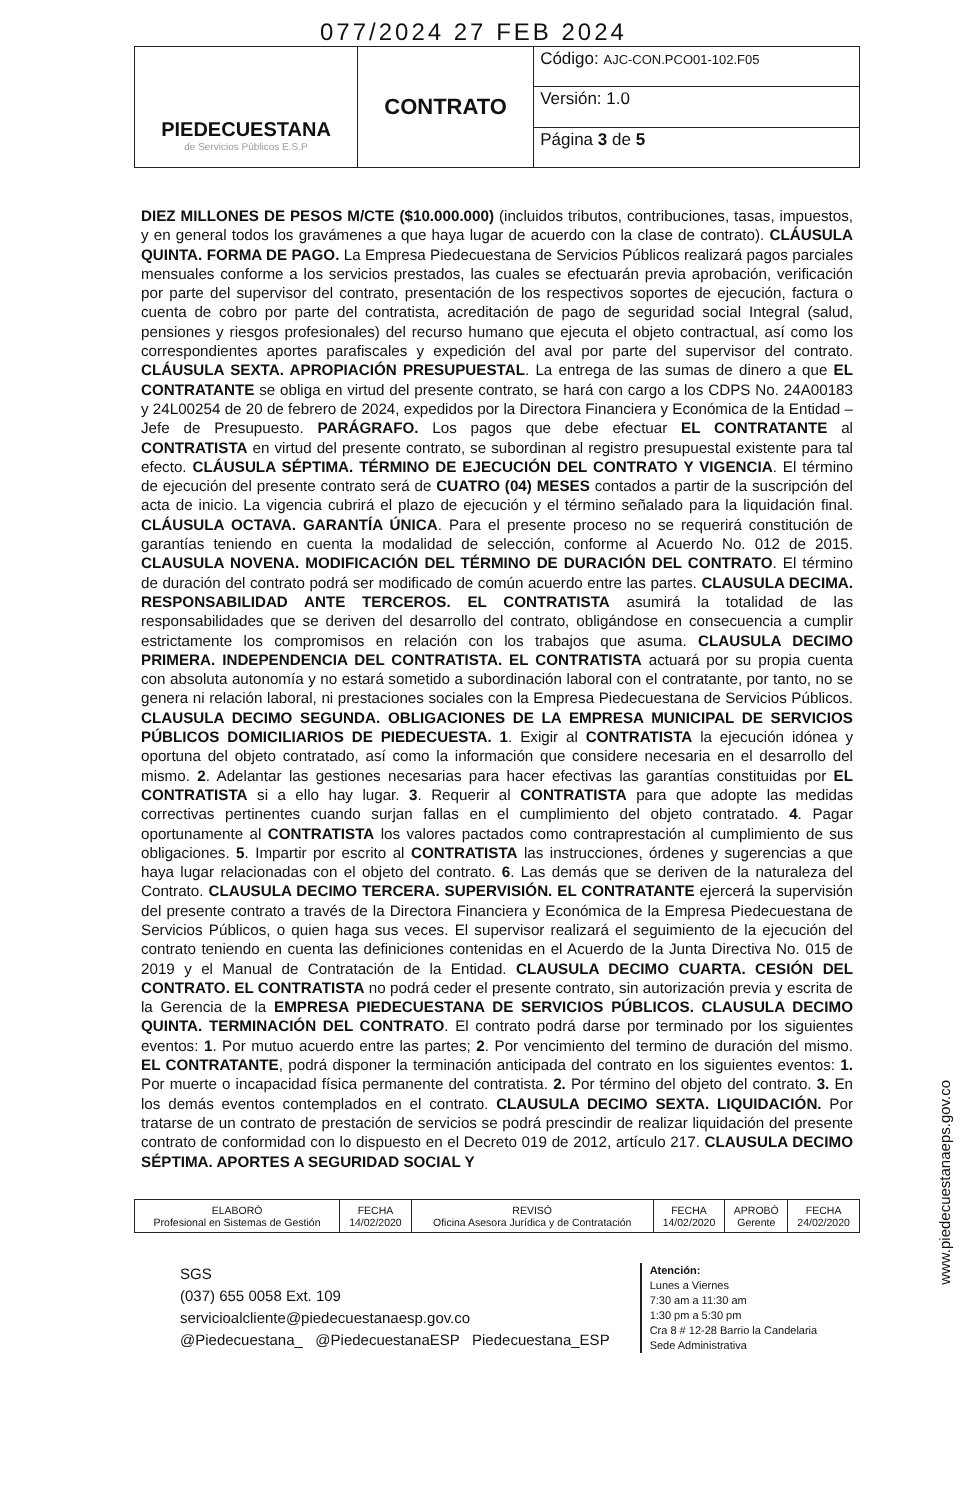077/2024 27 FEB 2024
| PIEDECUESTANA de Servicios Públicos E.S.P | CONTRATO | Código: AJC-CON.PCO01-102.F05 |
| | | Versión: 1.0 |
| | | Página 3 de 5 |
DIEZ MILLONES DE PESOS M/CTE ($10.000.000) (incluidos tributos, contribuciones, tasas, impuestos, y en general todos los gravámenes a que haya lugar de acuerdo con la clase de contrato). CLÁUSULA QUINTA. FORMA DE PAGO. La Empresa Piedecuestana de Servicios Públicos realizará pagos parciales mensuales conforme a los servicios prestados, las cuales se efectuarán previa aprobación, verificación por parte del supervisor del contrato, presentación de los respectivos soportes de ejecución, factura o cuenta de cobro por parte del contratista, acreditación de pago de seguridad social Integral (salud, pensiones y riesgos profesionales) del recurso humano que ejecuta el objeto contractual, así como los correspondientes aportes parafiscales y expedición del aval por parte del supervisor del contrato. CLÁUSULA SEXTA. APROPIACIÓN PRESUPUESTAL. La entrega de las sumas de dinero a que EL CONTRATANTE se obliga en virtud del presente contrato, se hará con cargo a los CDPS No. 24A00183 y 24L00254 de 20 de febrero de 2024, expedidos por la Directora Financiera y Económica de la Entidad – Jefe de Presupuesto. PARÁGRAFO. Los pagos que debe efectuar EL CONTRATANTE al CONTRATISTA en virtud del presente contrato, se subordinan al registro presupuestal existente para tal efecto. CLÁUSULA SÉPTIMA. TÉRMINO DE EJECUCIÓN DEL CONTRATO Y VIGENCIA. El término de ejecución del presente contrato será de CUATRO (04) MESES contados a partir de la suscripción del acta de inicio. La vigencia cubrirá el plazo de ejecución y el término señalado para la liquidación final. CLÁUSULA OCTAVA. GARANTÍA ÚNICA. Para el presente proceso no se requerirá constitución de garantías teniendo en cuenta la modalidad de selección, conforme al Acuerdo No. 012 de 2015. CLAUSULA NOVENA. MODIFICACIÓN DEL TÉRMINO DE DURACIÓN DEL CONTRATO. El término de duración del contrato podrá ser modificado de común acuerdo entre las partes. CLAUSULA DECIMA. RESPONSABILIDAD ANTE TERCEROS. EL CONTRATISTA asumirá la totalidad de las responsabilidades que se deriven del desarrollo del contrato, obligándose en consecuencia a cumplir estrictamente los compromisos en relación con los trabajos que asuma. CLAUSULA DECIMO PRIMERA. INDEPENDENCIA DEL CONTRATISTA. EL CONTRATISTA actuará por su propia cuenta con absoluta autonomía y no estará sometido a subordinación laboral con el contratante, por tanto, no se genera ni relación laboral, ni prestaciones sociales con la Empresa Piedecuestana de Servicios Públicos. CLAUSULA DECIMO SEGUNDA. OBLIGACIONES DE LA EMPRESA MUNICIPAL DE SERVICIOS PÚBLICOS DOMICILIARIOS DE PIEDECUESTA. 1. Exigir al CONTRATISTA la ejecución idónea y oportuna del objeto contratado, así como la información que considere necesaria en el desarrollo del mismo. 2. Adelantar las gestiones necesarias para hacer efectivas las garantías constituidas por EL CONTRATISTA si a ello hay lugar. 3. Requerir al CONTRATISTA para que adopte las medidas correctivas pertinentes cuando surjan fallas en el cumplimiento del objeto contratado. 4. Pagar oportunamente al CONTRATISTA los valores pactados como contraprestación al cumplimiento de sus obligaciones. 5. Impartir por escrito al CONTRATISTA las instrucciones, órdenes y sugerencias a que haya lugar relacionadas con el objeto del contrato. 6. Las demás que se deriven de la naturaleza del Contrato. CLAUSULA DECIMO TERCERA. SUPERVISIÓN. EL CONTRATANTE ejercerá la supervisión del presente contrato a través de la Directora Financiera y Económica de la Empresa Piedecuestana de Servicios Públicos, o quien haga sus veces. El supervisor realizará el seguimiento de la ejecución del contrato teniendo en cuenta las definiciones contenidas en el Acuerdo de la Junta Directiva No. 015 de 2019 y el Manual de Contratación de la Entidad. CLAUSULA DECIMO CUARTA. CESIÓN DEL CONTRATO. EL CONTRATISTA no podrá ceder el presente contrato, sin autorización previa y escrita de la Gerencia de la EMPRESA PIEDECUESTANA DE SERVICIOS PÚBLICOS. CLAUSULA DECIMO QUINTA. TERMINACIÓN DEL CONTRATO. El contrato podrá darse por terminado por los siguientes eventos: 1. Por mutuo acuerdo entre las partes; 2. Por vencimiento del termino de duración del mismo. EL CONTRATANTE, podrá disponer la terminación anticipada del contrato en los siguientes eventos: 1. Por muerte o incapacidad física permanente del contratista. 2. Por término del objeto del contrato. 3. En los demás eventos contemplados en el contrato. CLAUSULA DECIMO SEXTA. LIQUIDACIÓN. Por tratarse de un contrato de prestación de servicios se podrá prescindir de realizar liquidación del presente contrato de conformidad con lo dispuesto en el Decreto 019 de 2012, artículo 217. CLAUSULA DECIMO SÉPTIMA. APORTES A SEGURIDAD SOCIAL Y
| ELABORÓ Profesional en Sistemas de Gestión | FECHA 14/02/2020 | REVISÓ Oficina Asesora Jurídica y de Contratación | FECHA 14/02/2020 | APROBÓ Gerente | FECHA 24/02/2020 |
SGS
(037) 655 0058 Ext. 109
servicioalcliente@piedecuestanaesp.gov.co
@Piedecuestana_ @PiedecuestanaESP Piedecuestana_ESP
Atención:
Lunes a Viernes
7:30 am a 11:30 am
1:30 pm a 5:30 pm
Cra 8 # 12-28 Barrio la Candelaria
Sede Administrativa
www.piedecuestanaeps.gov.co